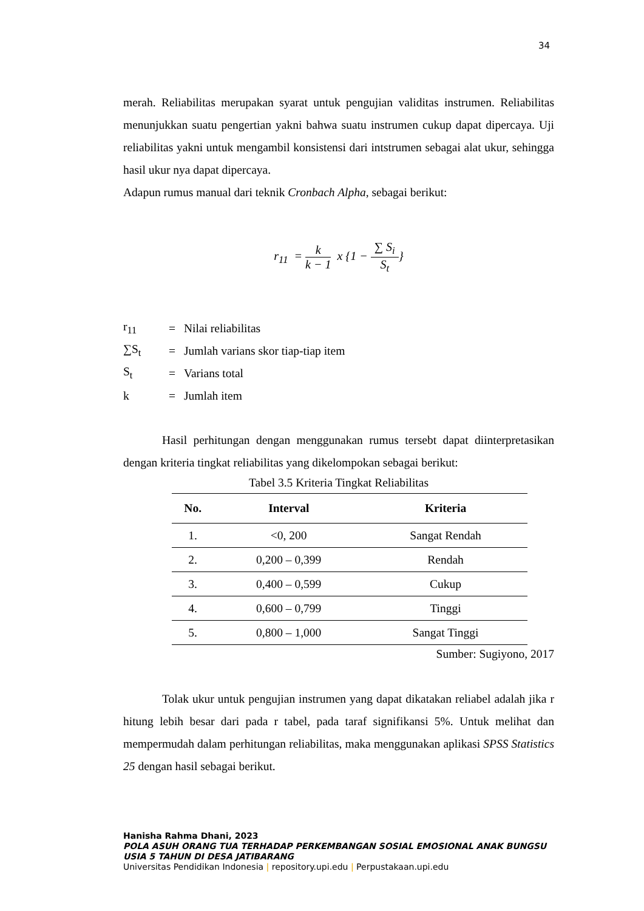34
merah. Reliabilitas merupakan syarat untuk pengujian validitas instrumen. Reliabilitas menunjukkan suatu pengertian yakni bahwa suatu instrumen cukup dapat dipercaya. Uji reliabilitas yakni untuk mengambil konsistensi dari intstrumen sebagai alat ukur, sehingga hasil ukur nya dapat dipercaya.
Adapun rumus manual dari teknik Cronbach Alpha, sebagai berikut:
r<sub>11</sub> = k k − 1 x {1 − ∑ S<sub>i</sub> S<sub>t</sub>}
| r<sub>11</sub> | = | Nilai reliabilitas |
| ∑S<sub>t</sub> | = | Jumlah varians skor tiap-tiap item |
| S<sub>t</sub> | = | Varians total |
| k | = | Jumlah item |
Hasil perhitungan dengan menggunakan rumus tersebt dapat diinterpretasikan dengan kriteria tingkat reliabilitas yang dikelompokan sebagai berikut:
Tabel 3.5 Kriteria Tingkat Reliabilitas
| No. | Interval | Kriteria |
| --- | --- | --- |
| 1. | <0, 200 | Sangat Rendah |
| 2. | 0,200 – 0,399 | Rendah |
| 3. | 0,400 – 0,599 | Cukup |
| 4. | 0,600 – 0,799 | Tinggi |
| 5. | 0,800 – 1,000 | Sangat Tinggi |
Sumber: Sugiyono, 2017
Tolak ukur untuk pengujian instrumen yang dapat dikatakan reliabel adalah jika r hitung lebih besar dari pada r tabel, pada taraf signifikansi 5%. Untuk melihat dan mempermudah dalam perhitungan reliabilitas, maka menggunakan aplikasi SPSS Statistics 25 dengan hasil sebagai berikut.
Hanisha Rahma Dhani, 2023
POLA ASUH ORANG TUA TERHADAP PERKEMBANGAN SOSIAL EMOSIONAL ANAK BUNGSU USIA 5 TAHUN DI DESA JATIBARANG
Universitas Pendidikan Indonesia | repository.upi.edu | Perpustakaan.upi.edu